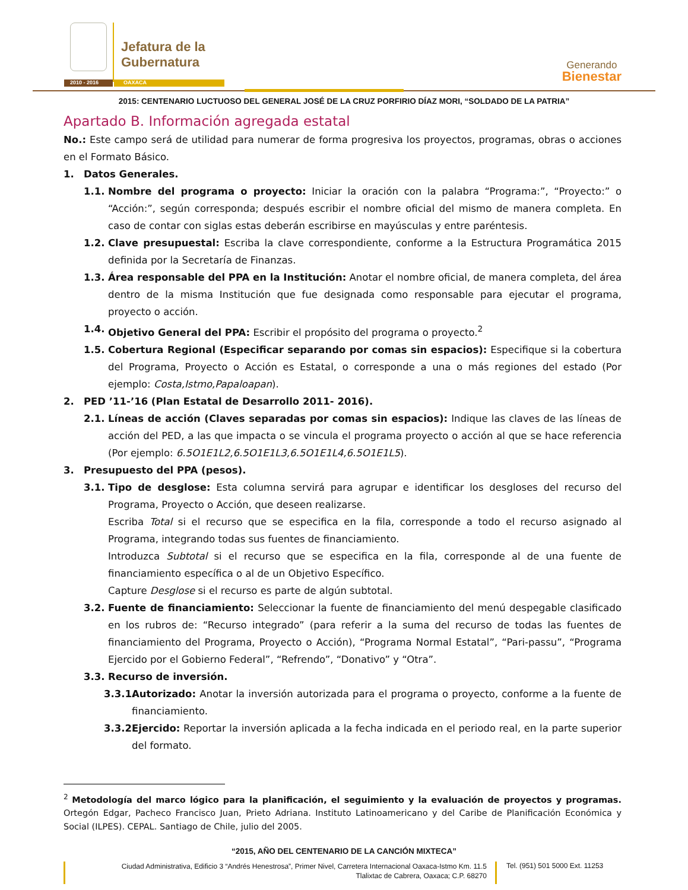Jefatura de la
Gubernatura
2010 - 2016 OAXACA
Generando
Bienestar
2015: CENTENARIO LUCTUOSO DEL GENERAL JOSÉ DE LA CRUZ PORFIRIO DÍAZ MORI, “SOLDADO DE LA PATRIA”
Apartado B. Información agregada estatal
No.: Este campo será de utilidad para numerar de forma progresiva los proyectos, programas, obras o acciones en el Formato Básico.
1. Datos Generales.
1.1. Nombre del programa o proyecto: Iniciar la oración con la palabra “Programa:”, “Proyecto:” o “Acción:”, según corresponda; después escribir el nombre oficial del mismo de manera completa. En caso de contar con siglas estas deberán escribirse en mayúsculas y entre paréntesis.
1.2. Clave presupuestal: Escriba la clave correspondiente, conforme a la Estructura Programática 2015 definida por la Secretaría de Finanzas.
1.3. Área responsable del PPA en la Institución: Anotar el nombre oficial, de manera completa, del área dentro de la misma Institución que fue designada como responsable para ejecutar el programa, proyecto o acción.
1.4. Objetivo General del PPA: Escribir el propósito del programa o proyecto.<sup>2</sup>
1.5. Cobertura Regional (Especificar separando por comas sin espacios): Especifique si la cobertura del Programa, Proyecto o Acción es Estatal, o corresponde a una o más regiones del estado (Por ejemplo: Costa,Istmo,Papaloapan).
2. PED ’11-’16 (Plan Estatal de Desarrollo 2011- 2016).
2.1. Líneas de acción (Claves separadas por comas sin espacios): Indique las claves de las líneas de acción del PED, a las que impacta o se vincula el programa proyecto o acción al que se hace referencia (Por ejemplo: 6.5O1E1L2,6.5O1E1L3,6.5O1E1L4,6.5O1E1L5).
3. Presupuesto del PPA (pesos).
3.1. Tipo de desglose: Esta columna servirá para agrupar e identificar los desgloses del recurso del Programa, Proyecto o Acción, que deseen realizarse.
Escriba Total si el recurso que se especifica en la fila, corresponde a todo el recurso asignado al Programa, integrando todas sus fuentes de financiamiento.
Introduzca Subtotal si el recurso que se especifica en la fila, corresponde al de una fuente de financiamiento específica o al de un Objetivo Específico.
Capture Desglose si el recurso es parte de algún subtotal.
3.2. Fuente de financiamiento: Seleccionar la fuente de financiamiento del menú despegable clasificado en los rubros de: “Recurso integrado” (para referir a la suma del recurso de todas las fuentes de financiamiento del Programa, Proyecto o Acción), “Programa Normal Estatal”, “Pari-passu”, “Programa Ejercido por el Gobierno Federal”, “Refrendo”, “Donativo” y “Otra”.
3.3. Recurso de inversión.
3.3.1.
Autorizado: Anotar la inversión autorizada para el programa o proyecto, conforme a la fuente de financiamiento.
3.3.2.
Ejercido: Reportar la inversión aplicada a la fecha indicada en el periodo real, en la parte superior del formato.
<sup>2</sup> Metodología del marco lógico para la planificación, el seguimiento y la evaluación de proyectos y programas. Ortegón Edgar, Pacheco Francisco Juan, Prieto Adriana. Instituto Latinoamericano y del Caribe de Planificación Económica y Social (ILPES). CEPAL. Santiago de Chile, julio del 2005.
“2015, AÑO DEL CENTENARIO DE LA CANCIÓN MIXTECA”
Ciudad Administrativa, Edificio 3 “Andrés Henestrosa”, Primer Nivel, Carretera Internacional Oaxaca-Istmo Km. 11.5
Tlalixtac de Cabrera, Oaxaca; C.P. 68270
Tel. (951) 501 5000 Ext. 11253